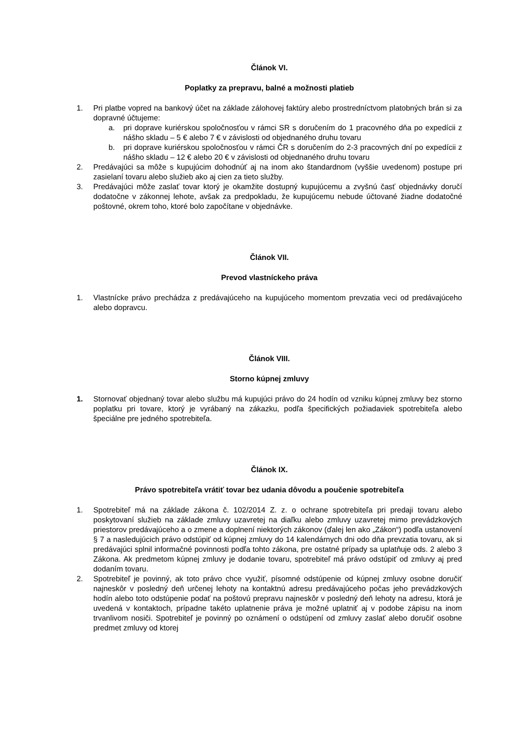Článok VI.
Poplatky za prepravu, balné a možnosti platieb
1. Pri platbe vopred na bankový účet na základe zálohovej faktúry alebo prostredníctvom platobných brán si za dopravné účtujeme:
a. pri doprave kuriérskou spoločnosťou v rámci SR s doručením do 1 pracovného dňa po expedícii z nášho skladu – 5 € alebo 7 € v závislosti od objednaného druhu tovaru
b. pri doprave kuriérskou spoločnosťou v rámci ČR s doručením do 2-3 pracovných dní po expedícii z nášho skladu – 12 € alebo 20 € v závislosti od objednaného druhu tovaru
2. Predávajúci sa môže s kupujúcim dohodnúť aj na inom ako štandardnom (vyššie uvedenom) postupe pri zasielaní tovaru alebo služieb ako aj cien za tieto služby.
3. Predávajúci môže zaslať tovar ktorý je okamžite dostupný kupujúcemu a zvyšnú časť objednávky doručí dodatočne v zákonnej lehote, avšak za predpokladu, že kupujúcemu nebude účtované žiadne dodatočné poštovné, okrem toho, ktoré bolo započítane v objednávke.
Článok VII.
Prevod vlastníckeho práva
1. Vlastnícke právo prechádza z predávajúceho na kupujúceho momentom prevzatia veci od predávajúceho alebo dopravcu.
Článok VIII.
Storno kúpnej zmluvy
1. Stornovať objednaný tovar alebo službu má kupujúci právo do 24 hodín od vzniku kúpnej zmluvy bez storno poplatku pri tovare, ktorý je vyrábaný na zákazku, podľa špecifických požiadaviek spotrebiteľa alebo špeciálne pre jedného spotrebiteľa.
Článok IX.
Právo spotrebiteľa vrátiť tovar bez udania dôvodu a poučenie spotrebiteľa
1. Spotrebiteľ má na základe zákona č. 102/2014 Z. z. o ochrane spotrebiteľa pri predaji tovaru alebo poskytovaní služieb na základe zmluvy uzavretej na diaľku alebo zmluvy uzavretej mimo prevádzkových priestorov predávajúceho a o zmene a doplnení niektorých zákonov (ďalej len ako „Zákon“) podľa ustanovení § 7 a nasledujúcich právo odstúpiť od kúpnej zmluvy do 14 kalendárnych dni odo dňa prevzatia tovaru, ak si predávajúci splnil informačné povinnosti podľa tohto zákona, pre ostatné prípady sa uplatňuje ods. 2 alebo 3 Zákona. Ak predmetom kúpnej zmluvy je dodanie tovaru, spotrebiteľ má právo odstúpiť od zmluvy aj pred dodaním tovaru.
2. Spotrebiteľ je povinný, ak toto právo chce využiť, písomné odstúpenie od kúpnej zmluvy osobne doručiť najneskôr v posledný deň určenej lehoty na kontaktnú adresu predávajúceho počas jeho prevádzkových hodín alebo toto odstúpenie podať na poštovú prepravu najneskôr v posledný deň lehoty na adresu, ktorá je uvedená v kontaktoch, prípadne takéto uplatnenie práva je možné uplatniť aj v podobe zápisu na inom trvanlivom nosiči. Spotrebiteľ je povinný po oznámení o odstúpení od zmluvy zaslať alebo doručiť osobne predmet zmluvy od ktorej